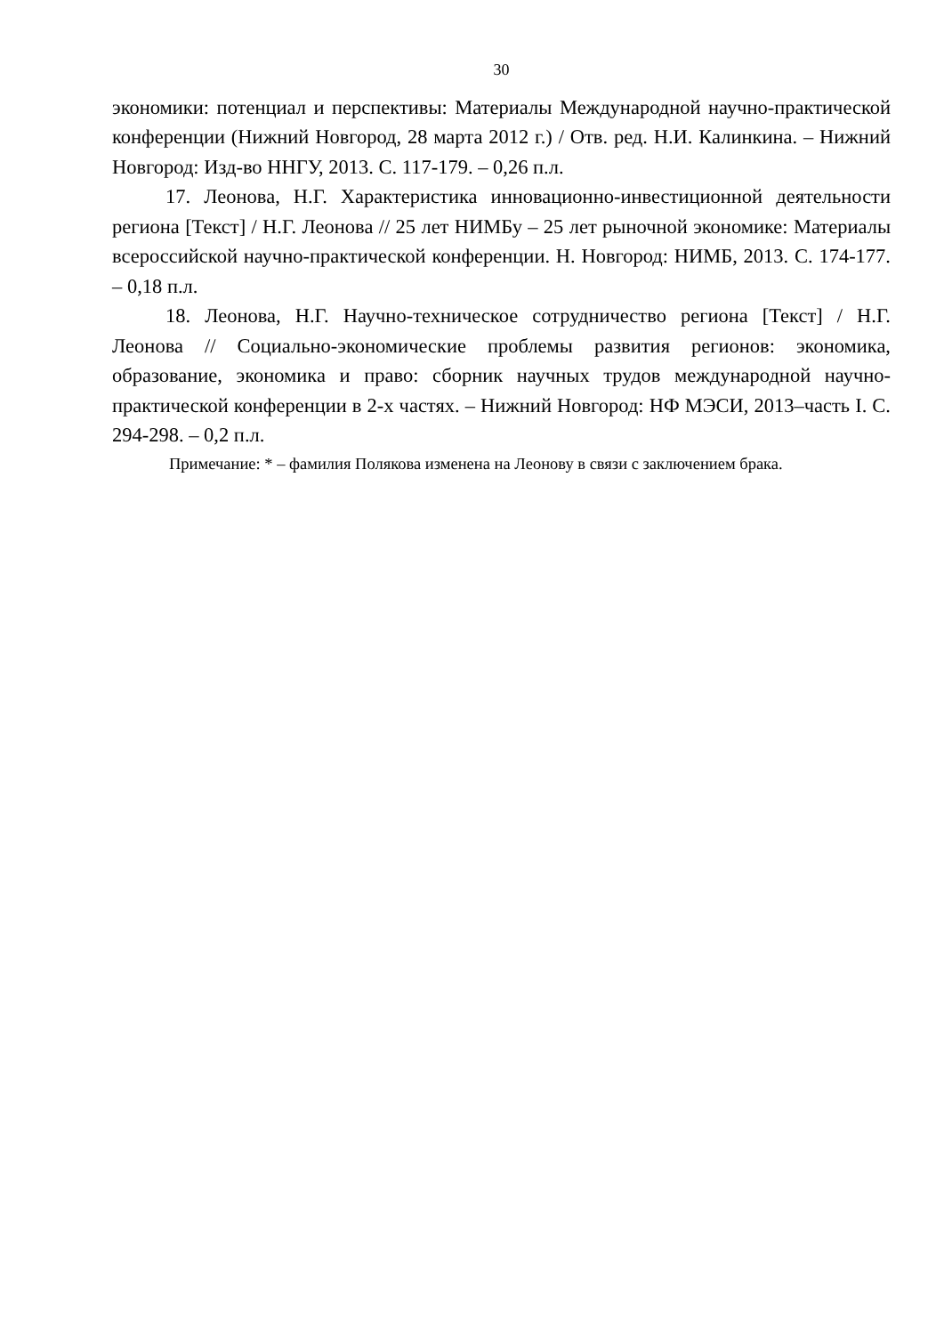30
экономики: потенциал и перспективы: Материалы Международной научно-практической конференции (Нижний Новгород, 28 марта 2012 г.) / Отв. ред. Н.И. Калинкина. – Нижний Новгород: Изд-во ННГУ, 2013. С. 117-179. – 0,26 п.л.
17. Леонова, Н.Г. Характеристика инновационно-инвестиционной деятельности региона [Текст] / Н.Г. Леонова // 25 лет НИМБу – 25 лет рыночной экономике: Материалы всероссийской научно-практической конференции. Н. Новгород: НИМБ, 2013. С. 174-177. – 0,18 п.л.
18. Леонова, Н.Г. Научно-техническое сотрудничество региона [Текст] / Н.Г. Леонова // Социально-экономические проблемы развития регионов: экономика, образование, экономика и право: сборник научных трудов международной научно-практической конференции в 2-х частях. – Нижний Новгород: НФ МЭСИ, 2013–часть I. С. 294-298. – 0,2 п.л.
Примечание: * – фамилия Полякова изменена на Леонову в связи с заключением брака.